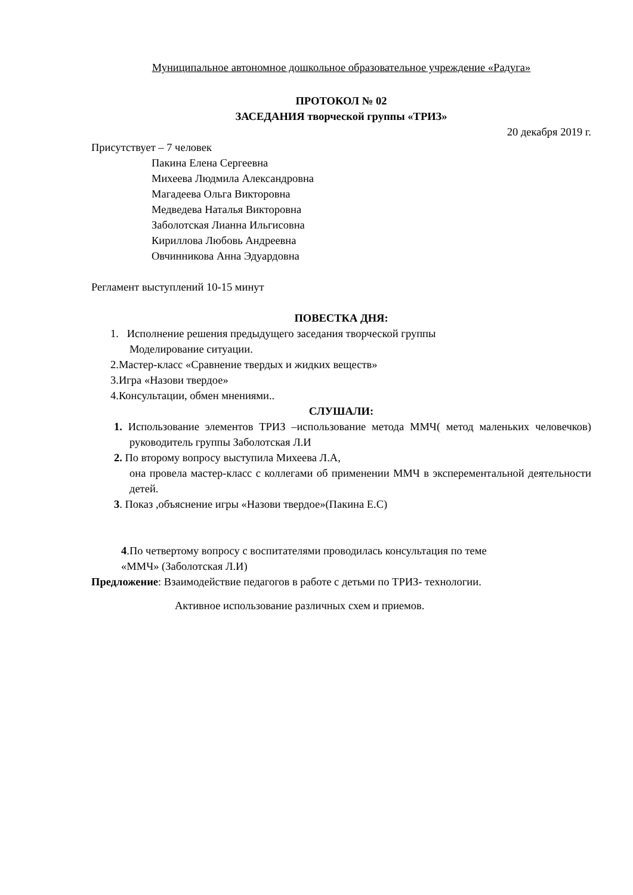Муниципальное автономное дошкольное образовательное учреждение «Радуга»
ПРОТОКОЛ № 02
ЗАСЕДАНИЯ творческой группы «ТРИЗ»
20 декабря 2019 г.
Присутствует – 7 человек
Пакина Елена Сергеевна
Михеева Людмила Александровна
Магадеева Ольга Викторовна
Медведева Наталья Викторовна
Заболотская Лианна Ильгисовна
Кириллова Любовь Андреевна
Овчинникова Анна Эдуардовна
Регламент выступлений 10-15 минут
ПОВЕСТКА ДНЯ:
1. Исполнение решения предыдущего заседания творческой группы
Моделирование ситуации.
2.Мастер-класс «Сравнение твердых и жидких веществ»
3.Игра «Назови твердое»
4.Консультации, обмен мнениями..
СЛУШАЛИ:
1. Использование элементов ТРИЗ –использование метода ММЧ( метод маленьких человечков) руководитель группы Заболотская Л.И
2. По второму вопросу выступила Михеева Л.А,
она провела мастер-класс с коллегами об применении ММЧ в эксперементальной деятельности детей.
3. Показ ,объяснение игры «Назови твердое»(Пакина Е.С)
4.По четвертому вопросу с воспитателями проводилась консультация по теме
«ММЧ» (Заболотская Л.И)
Предложение: Взаимодействие педагогов в работе с детьми по ТРИЗ- технологии.
Активное использование различных схем и приемов.